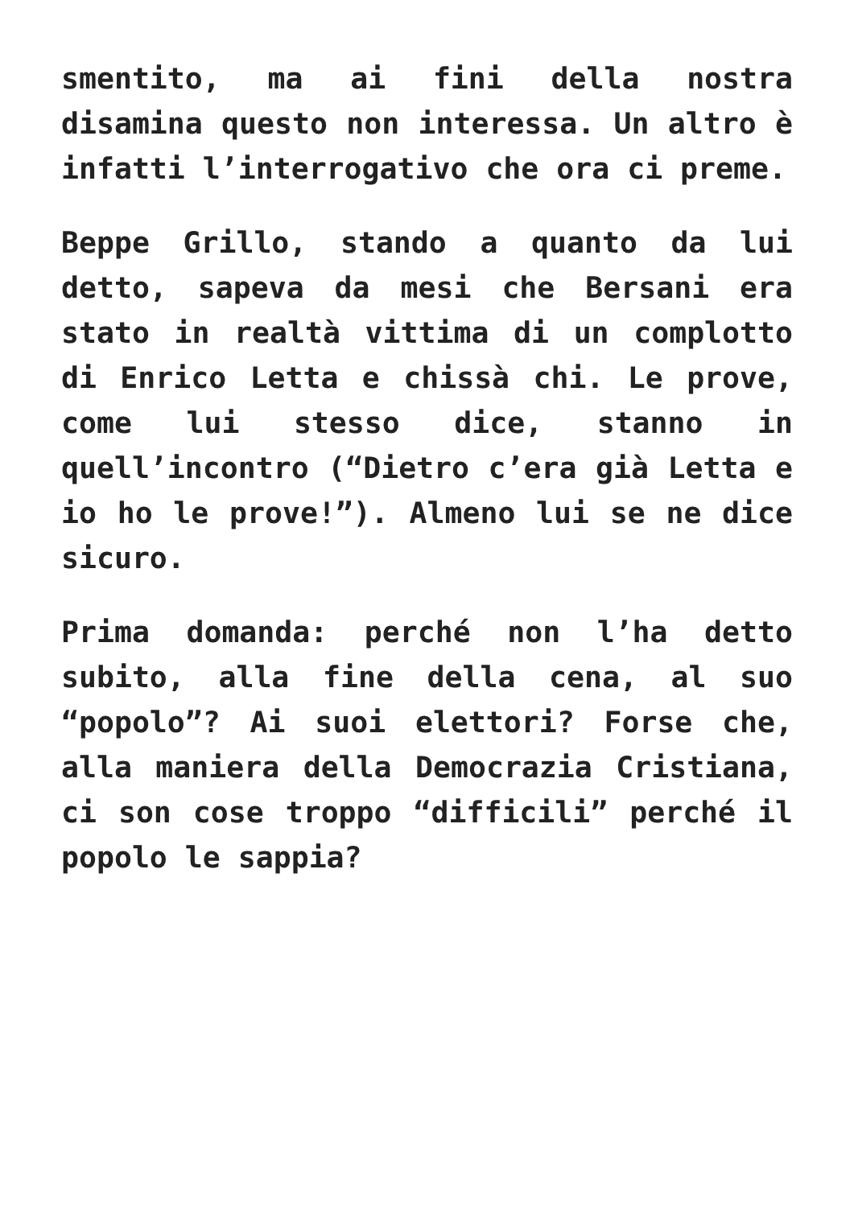smentito, ma ai fini della nostra disamina questo non interessa. Un altro è infatti l’interrogativo che ora ci preme.
Beppe Grillo, stando a quanto da lui detto, sapeva da mesi che Bersani era stato in realtà vittima di un complotto di Enrico Letta e chissà chi. Le prove, come lui stesso dice, stanno in quell’incontro (“Dietro c’era già Letta e io ho le prove!”). Almeno lui se ne dice sicuro.
Prima domanda: perché non l’ha detto subito, alla fine della cena, al suo “popolo”? Ai suoi elettori? Forse che, alla maniera della Democrazia Cristiana, ci son cose troppo “difficili” perché il popolo le sappia?